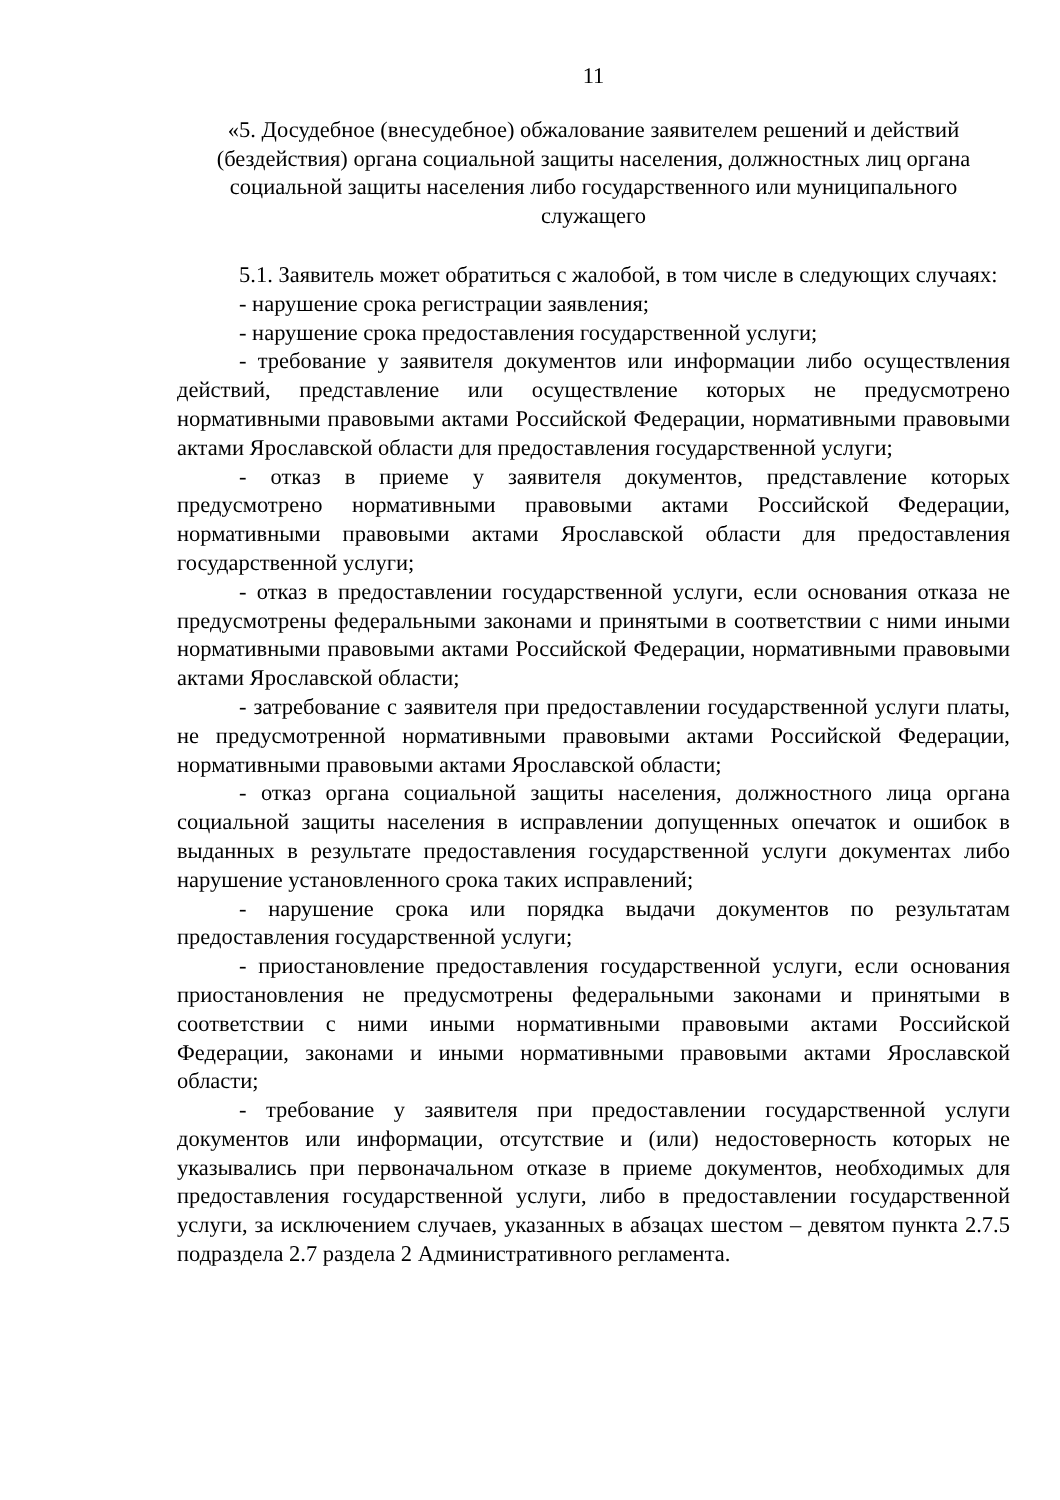11
«5. Досудебное (внесудебное) обжалование заявителем решений и действий (бездействия) органа социальной защиты населения, должностных лиц органа социальной защиты населения либо государственного или муниципального служащего
5.1. Заявитель может обратиться с жалобой, в том числе в следующих случаях:
- нарушение срока регистрации заявления;
- нарушение срока предоставления государственной услуги;
- требование у заявителя документов или информации либо осуществления действий, представление или осуществление которых не предусмотрено нормативными правовыми актами Российской Федерации, нормативными правовыми актами Ярославской области для предоставления государственной услуги;
- отказ в приеме у заявителя документов, представление которых предусмотрено нормативными правовыми актами Российской Федерации, нормативными правовыми актами Ярославской области для предоставления государственной услуги;
- отказ в предоставлении государственной услуги, если основания отказа не предусмотрены федеральными законами и принятыми в соответствии с ними иными нормативными правовыми актами Российской Федерации, нормативными правовыми актами Ярославской области;
- затребование с заявителя при предоставлении государственной услуги платы, не предусмотренной нормативными правовыми актами Российской Федерации, нормативными правовыми актами Ярославской области;
- отказ органа социальной защиты населения, должностного лица органа социальной защиты населения в исправлении допущенных опечаток и ошибок в выданных в результате предоставления государственной услуги документах либо нарушение установленного срока таких исправлений;
- нарушение срока или порядка выдачи документов по результатам предоставления государственной услуги;
- приостановление предоставления государственной услуги, если основания приостановления не предусмотрены федеральными законами и принятыми в соответствии с ними иными нормативными правовыми актами Российской Федерации, законами и иными нормативными правовыми актами Ярославской области;
- требование у заявителя при предоставлении государственной услуги документов или информации, отсутствие и (или) недостоверность которых не указывались при первоначальном отказе в приеме документов, необходимых для предоставления государственной услуги, либо в предоставлении государственной услуги, за исключением случаев, указанных в абзацах шестом – девятом пункта 2.7.5 подраздела 2.7 раздела 2 Административного регламента.